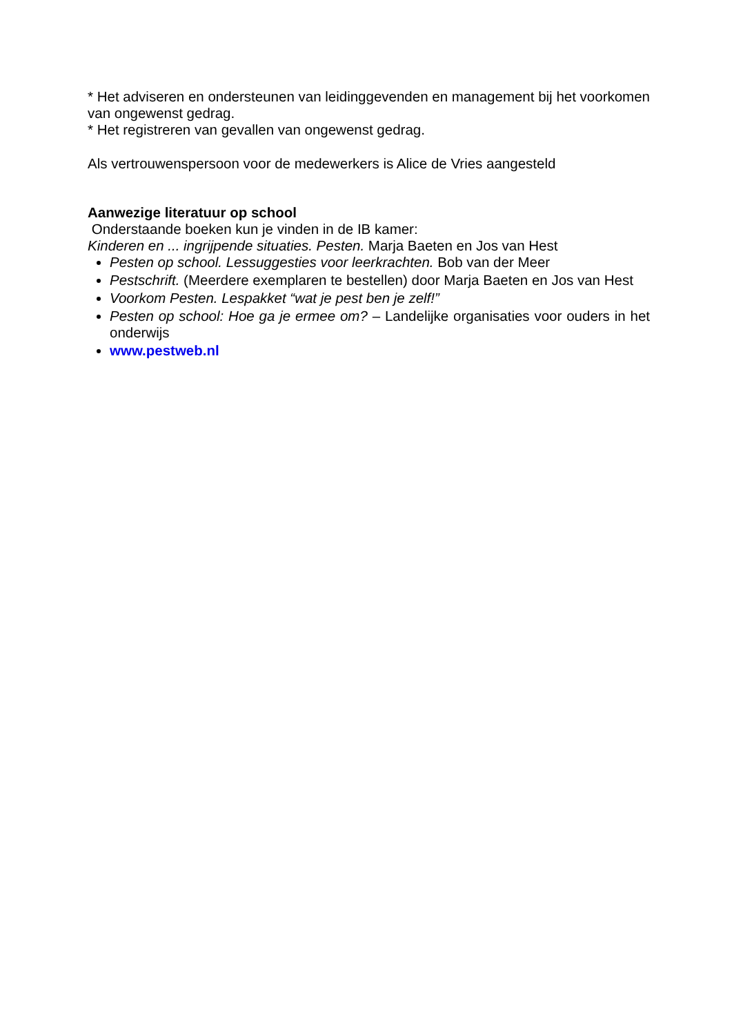* Het adviseren en ondersteunen van leidinggevenden en management bij het voorkomen van ongewenst gedrag.
* Het registreren van gevallen van ongewenst gedrag.
Als vertrouwenspersoon voor de medewerkers is Alice de Vries aangesteld
Aanwezige literatuur op school
Onderstaande boeken kun je vinden in de IB kamer:
Kinderen en ... ingrijpende situaties. Pesten. Marja Baeten en Jos van Hest
Pesten op school. Lessuggesties voor leerkrachten. Bob van der Meer
Pestschrift. (Meerdere exemplaren te bestellen) door Marja Baeten en Jos van Hest
Voorkom Pesten. Lespakket “wat je pest ben je zelf!”
Pesten op school: Hoe ga je ermee om? – Landelijke organisaties voor ouders in het onderwijs
www.pestweb.nl